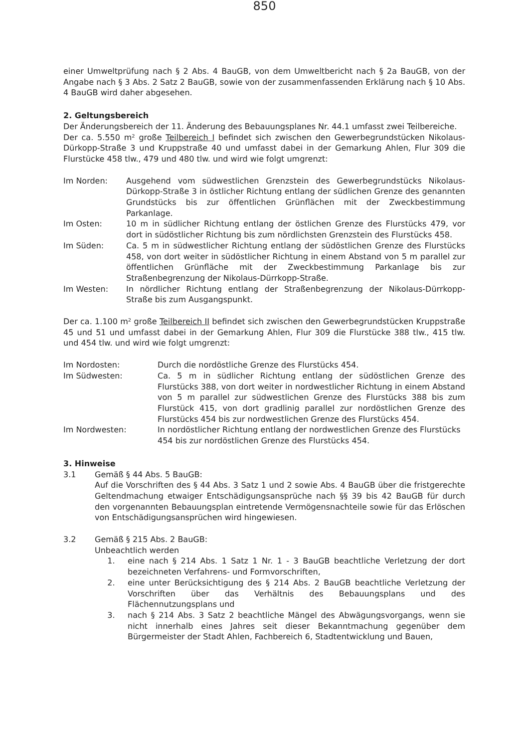850
einer Umweltprüfung nach § 2 Abs. 4 BauGB, von dem Umweltbericht nach § 2a BauGB, von der Angabe nach § 3 Abs. 2 Satz 2 BauGB, sowie von der zusammenfassenden Erklärung nach § 10 Abs. 4 BauGB wird daher abgesehen.
2. Geltungsbereich
Der Änderungsbereich der 11. Änderung des Bebauungsplanes Nr. 44.1 umfasst zwei Teilbereiche.
Der ca. 5.550 m² große Teilbereich I befindet sich zwischen den Gewerbegrundstücken Nikolaus-Dürkopp-Straße 3 und Kruppstraße 40 und umfasst dabei in der Gemarkung Ahlen, Flur 309 die Flurstücke 458 tlw., 479 und 480 tlw. und wird wie folgt umgrenzt:
Im Norden: Ausgehend vom südwestlichen Grenzstein des Gewerbegrundstücks Nikolaus-Dürkopp-Straße 3 in östlicher Richtung entlang der südlichen Grenze des genannten Grundstücks bis zur öffentlichen Grünflächen mit der Zweckbestimmung Parkanlage.
Im Osten: 10 m in südlicher Richtung entlang der östlichen Grenze des Flurstücks 479, vor dort in südöstlicher Richtung bis zum nördlichsten Grenzstein des Flurstücks 458.
Im Süden: Ca. 5 m in südwestlicher Richtung entlang der südöstlichen Grenze des Flurstücks 458, von dort weiter in südöstlicher Richtung in einem Abstand von 5 m parallel zur öffentlichen Grünfläche mit der Zweckbestimmung Parkanlage bis zur Straßenbegrenzung der Nikolaus-Dürrkopp-Straße.
Im Westen: In nördlicher Richtung entlang der Straßenbegrenzung der Nikolaus-Dürrkopp-Straße bis zum Ausgangspunkt.
Der ca. 1.100 m² große Teilbereich II befindet sich zwischen den Gewerbegrundstücken Kruppstraße 45 und 51 und umfasst dabei in der Gemarkung Ahlen, Flur 309 die Flurstücke 388 tlw., 415 tlw. und 454 tlw. und wird wie folgt umgrenzt:
Im Nordosten: Durch die nordöstliche Grenze des Flurstücks 454.
Im Südwesten: Ca. 5 m in südlicher Richtung entlang der südöstlichen Grenze des Flurstücks 388, von dort weiter in nordwestlicher Richtung in einem Abstand von 5 m parallel zur südwestlichen Grenze des Flurstücks 388 bis zum Flurstück 415, von dort gradlinig parallel zur nordöstlichen Grenze des Flurstücks 454 bis zur nordwestlichen Grenze des Flurstücks 454.
Im Nordwesten: In nordöstlicher Richtung entlang der nordwestlichen Grenze des Flurstücks 454 bis zur nordöstlichen Grenze des Flurstücks 454.
3. Hinweise
3.1 Gemäß § 44 Abs. 5 BauGB:
Auf die Vorschriften des § 44 Abs. 3 Satz 1 und 2 sowie Abs. 4 BauGB über die fristgerechte Geltendmachung etwaiger Entschädigungsansprüche nach §§ 39 bis 42 BauGB für durch den vorgenannten Bebauungsplan eintretende Vermögensnachteile sowie für das Erlöschen von Entschädigungsansprüchen wird hingewiesen.
3.2 Gemäß § 215 Abs. 2 BauGB:
Unbeachtlich werden
1. eine nach § 214 Abs. 1 Satz 1 Nr. 1 - 3 BauGB beachtliche Verletzung der dort bezeichneten Verfahrens- und Formvorschriften,
2. eine unter Berücksichtigung des § 214 Abs. 2 BauGB beachtliche Verletzung der Vorschriften über das Verhältnis des Bebauungsplans und des Flächennutzungsplans und
3. nach § 214 Abs. 3 Satz 2 beachtliche Mängel des Abwägungsvorgangs, wenn sie nicht innerhalb eines Jahres seit dieser Bekanntmachung gegenüber dem Bürgermeister der Stadt Ahlen, Fachbereich 6, Stadtentwicklung und Bauen,